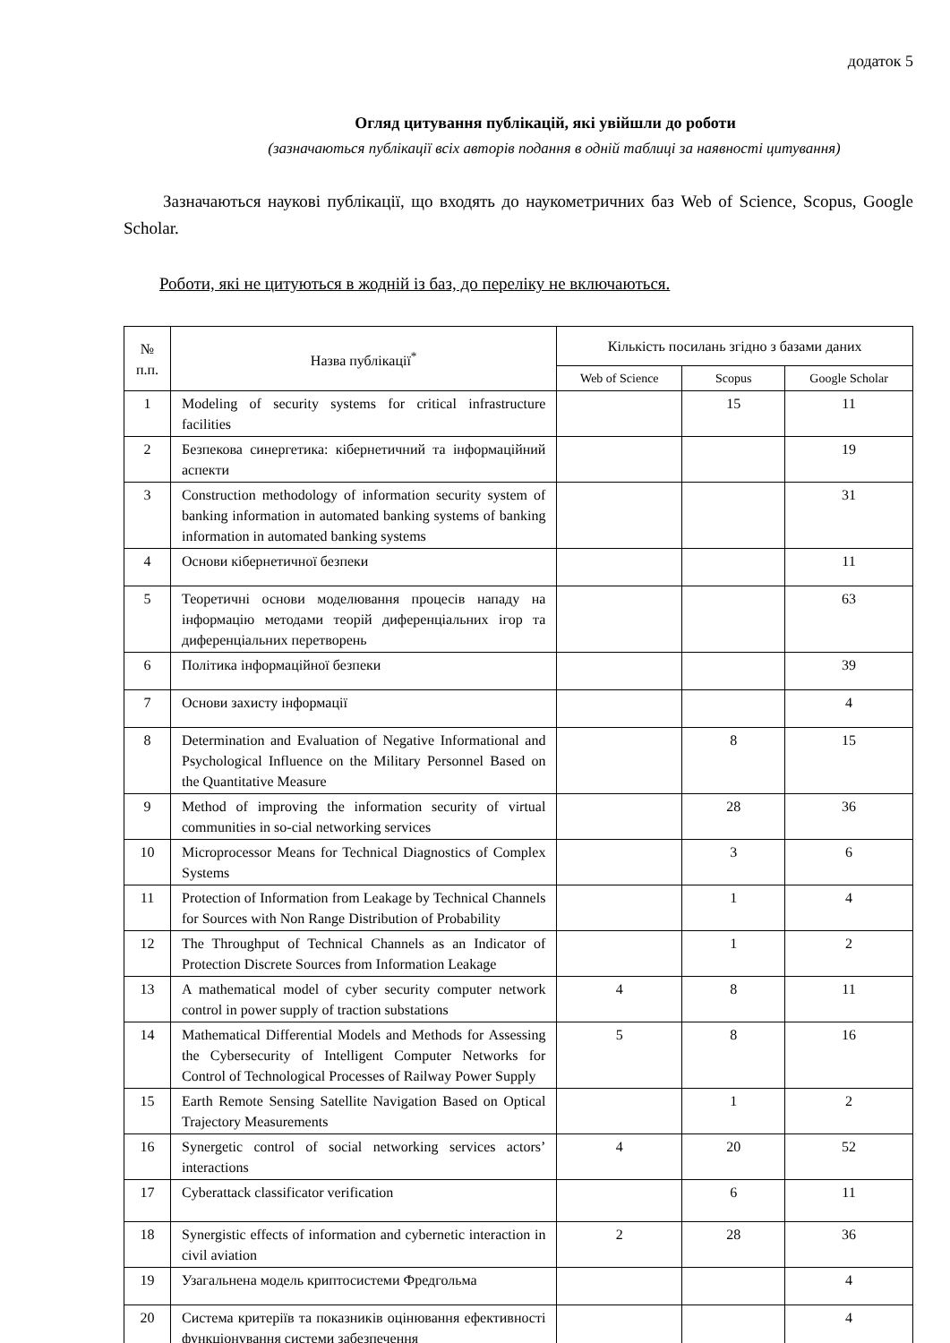додаток 5
Огляд цитування публікацій, які увійшли до роботи
(зазначаються публікації всіх авторів подання в одній таблиці за наявності цитування)
Зазначаються наукові публікації, що входять до наукометричних баз Web of Science, Scopus, Google Scholar.
Роботи, які не цитуються в жодній із баз, до переліку не включаються.
| № п.п. | Назва публікації<sup>*</sup> | Кількість посилань згідно з базами даних | | |
| --- | --- | --- | --- | --- |
| | | Web of Science | Scopus | Google Scholar |
| 1 | Modeling of security systems for critical infrastructure facilities | | 15 | 11 |
| 2 | Безпекова синергетика: кібернетичний та інформаційний аспекти | | | 19 |
| 3 | Construction methodology of information security system of banking information in automated banking systems of banking information in automated banking systems | | | 31 |
| 4 | Основи кібернетичної безпеки | | | 11 |
| 5 | Теоретичні основи моделювання процесів нападу на інформацію методами теорій диференціальних ігор та диференціальних перетворень | | | 63 |
| 6 | Політика інформаційної безпеки | | | 39 |
| 7 | Основи захисту інформації | | | 4 |
| 8 | Determination and Evaluation of Negative Informational and Psychological Influence on the Military Personnel Based on the Quantitative Measure | | 8 | 15 |
| 9 | Method of improving the information security of virtual communities in so-cial networking services | | 28 | 36 |
| 10 | Microprocessor Means for Technical Diagnostics of Complex Systems | | 3 | 6 |
| 11 | Protection of Information from Leakage by Technical Channels for Sources with Non Range Distribution of Probability | | 1 | 4 |
| 12 | The Throughput of Technical Channels as an Indicator of Protection Discrete Sources from Information Leakage | | 1 | 2 |
| 13 | A mathematical model of cyber security computer network control in power supply of traction substations | 4 | 8 | 11 |
| 14 | Mathematical Differential Models and Methods for Assessing the Cybersecurity of Intelligent Computer Networks for Control of Technological Processes of Railway Power Supply | 5 | 8 | 16 |
| 15 | Earth Remote Sensing Satellite Navigation Based on Optical Trajectory Measurements | | 1 | 2 |
| 16 | Synergetic control of social networking services actors’ interactions | 4 | 20 | 52 |
| 17 | Cyberattack classificator verification | | 6 | 11 |
| 18 | Synergistic effects of information and cybernetic interaction in civil aviation | 2 | 28 | 36 |
| 19 | Узагальнена модель криптосистеми Фредгольма | | | 4 |
| 20 | Система критеріїв та показників оцінювання ефективності функціонування системи забезпечення | | | 4 |